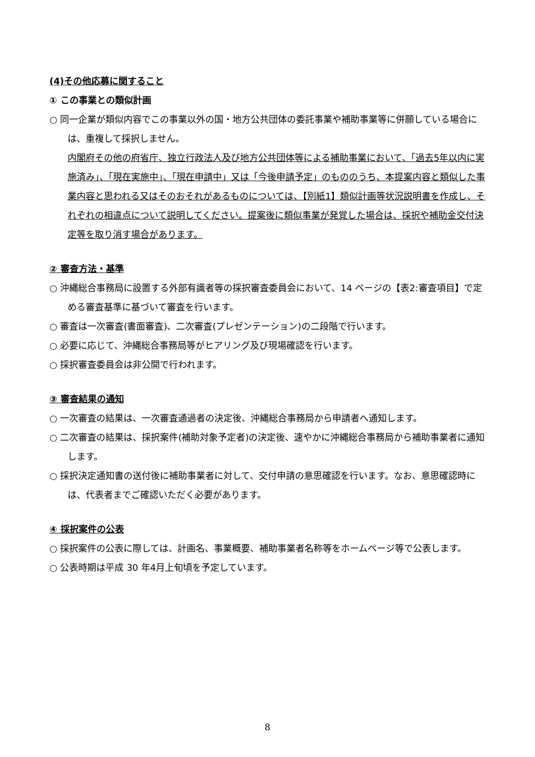(4)その他応募に関すること
① この事業との類似計画
○ 同一企業が類似内容でこの事業以外の国・地方公共団体の委託事業や補助事業等に併願している場合には、重複して採択しません。
内閣府その他の府省庁、独立行政法人及び地方公共団体等による補助事業において、「過去5年以内に実施済み」、「現在実施中」、「現在申請中」又は「今後申請予定」のもののうち、本提案内容と類似した事業内容と思われる又はそのおそれがあるものについては、【別紙1】類似計画等状況説明書を作成し、それぞれの相違点について説明してください。提案後に類似事業が発覚した場合は、採択や補助金交付決定等を取り消す場合があります。
② 審査方法・基準
○ 沖縄総合事務局に設置する外部有識者等の採択審査委員会において、14 ページの【表2:審査項目】で定める審査基準に基づいて審査を行います。
○ 審査は一次審査(書面審査)、二次審査(プレゼンテーション)の二段階で行います。
○ 必要に応じて、沖縄総合事務局等がヒアリング及び現場確認を行います。
○ 採択審査委員会は非公開で行われます。
③ 審査結果の通知
○ 一次審査の結果は、一次審査通過者の決定後、沖縄総合事務局から申請者へ通知します。
○ 二次審査の結果は、採択案件(補助対象予定者)の決定後、速やかに沖縄総合事務局から補助事業者に通知します。
○ 採択決定通知書の送付後に補助事業者に対して、交付申請の意思確認を行います。なお、意思確認時には、代表者までご確認いただく必要があります。
④ 採択案件の公表
○ 採択案件の公表に際しては、計画名、事業概要、補助事業者名称等をホームページ等で公表します。
○ 公表時期は平成 30 年4月上旬頃を予定しています。
8